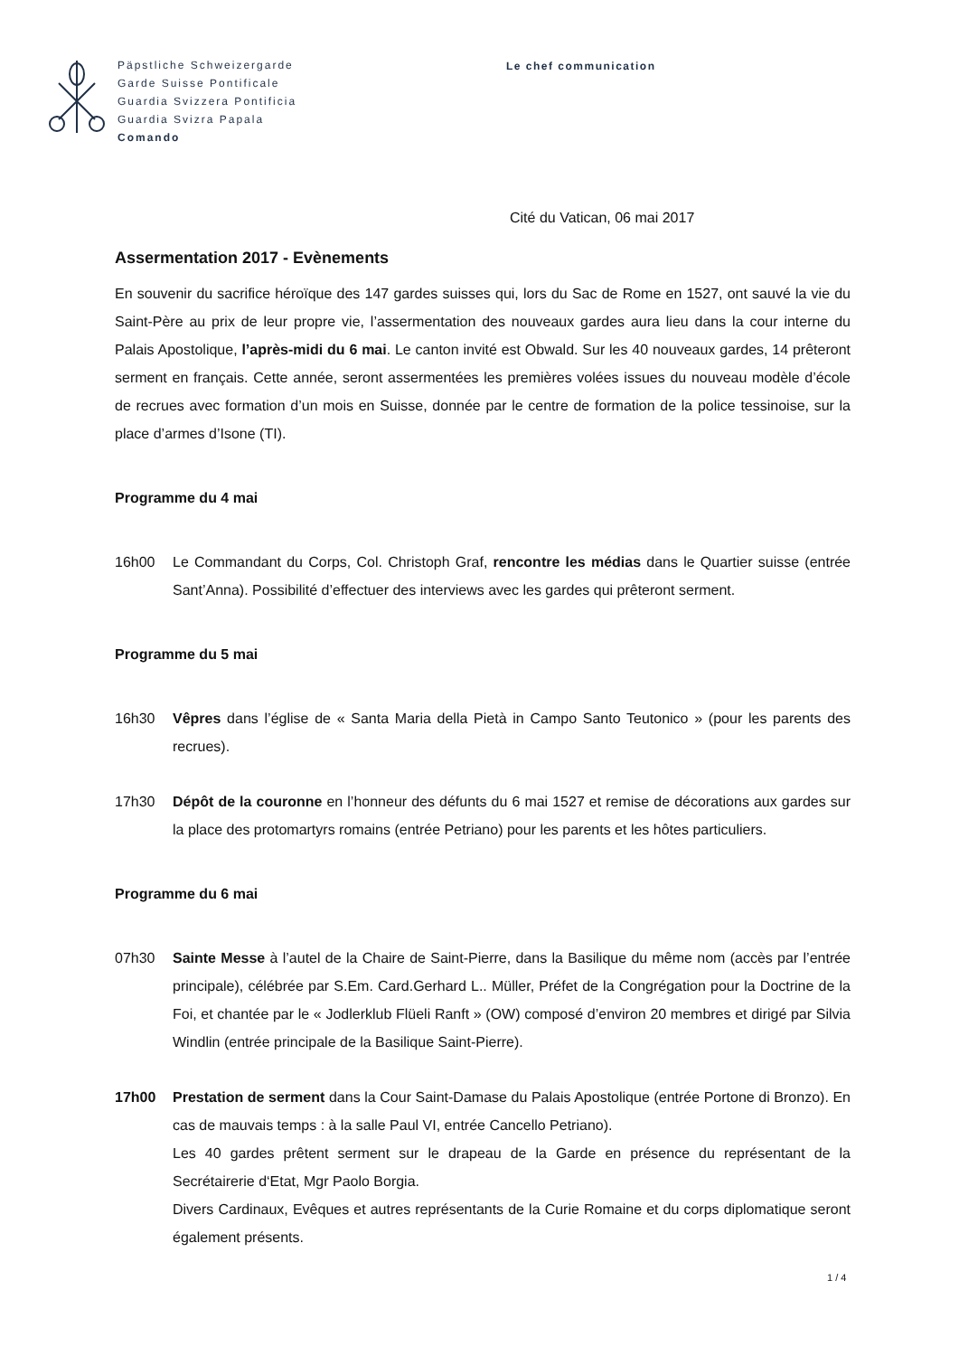Päpstliche Schweizergarde
Garde Suisse Pontificale
Guardia Svizzera Pontificia
Guardia Svizra Papala
Comando
Le chef communication
Cité du Vatican, 06 mai 2017
Assermentation 2017 - Evènements
En souvenir du sacrifice héroïque des 147 gardes suisses qui, lors du Sac de Rome en 1527, ont sauvé la vie du Saint-Père au prix de leur propre vie, l’assermentation des nouveaux gardes aura lieu dans la cour interne du Palais Apostolique, l’après-midi du 6 mai. Le canton invité est Obwald. Sur les 40 nouveaux gardes, 14 prêteront serment en français. Cette année, seront assermentées les premières volées issues du nouveau modèle d’école de recrues avec formation d’un mois en Suisse, donnée par le centre de formation de la police tessinoise, sur la place d’armes d’Isone (TI).
Programme du 4 mai
16h00 Le Commandant du Corps, Col. Christoph Graf, rencontre les médias dans le Quartier suisse (entrée Sant’Anna). Possibilité d’effectuer des interviews avec les gardes qui prêteront serment.
Programme du 5 mai
16h30 Vêpres dans l’église de « Santa Maria della Pietà in Campo Santo Teutonico » (pour les parents des recrues).
17h30 Dépôt de la couronne en l’honneur des défunts du 6 mai 1527 et remise de décorations aux gardes sur la place des protomartyrs romains (entrée Petriano) pour les parents et les hôtes particuliers.
Programme du 6 mai
07h30 Sainte Messe à l’autel de la Chaire de Saint-Pierre, dans la Basilique du même nom (accès par l’entrée principale), célébrée par S.Em. Card.Gerhard L.. Müller, Préfet de la Congrégation pour la Doctrine de la Foi, et chantée par le « Jodlerklub Flüeli Ranft » (OW) composé d’environ 20 membres et dirigé par Silvia Windlin (entrée principale de la Basilique Saint-Pierre).
17h00 Prestation de serment dans la Cour Saint-Damase du Palais Apostolique (entrée Portone di Bronzo). En cas de mauvais temps : à la salle Paul VI, entrée Cancello Petriano).
Les 40 gardes prêtent serment sur le drapeau de la Garde en présence du représentant de la Secrétairerie d‘Etat, Mgr Paolo Borgia.
Divers Cardinaux, Evêques et autres représentants de la Curie Romaine et du corps diplomatique seront également présents.
1 / 4